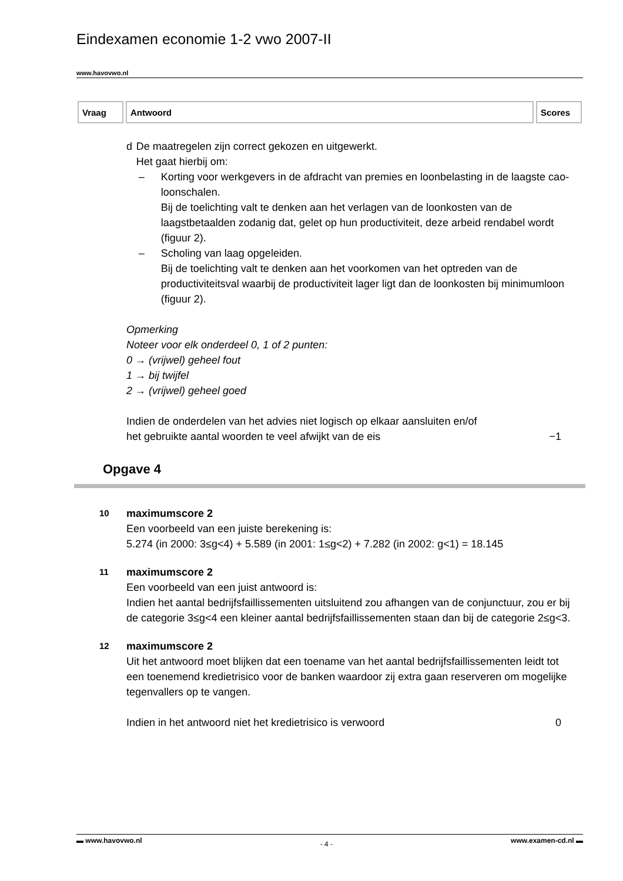Eindexamen economie 1-2 vwo 2007-II
www.havovwo.nl
| Vraag | Antwoord | Scores |
| --- | --- | --- |
d De maatregelen zijn correct gekozen en uitgewerkt.
Het gaat hierbij om:
– Korting voor werkgevers in de afdracht van premies en loonbelasting in de laagste cao-loonschalen.
Bij de toelichting valt te denken aan het verlagen van de loonkosten van de laagstbetaalden zodanig dat, gelet op hun productiviteit, deze arbeid rendabel wordt (figuur 2).
– Scholing van laag opgeleiden.
Bij de toelichting valt te denken aan het voorkomen van het optreden van de productiviteitsval waarbij de productiviteit lager ligt dan de loonkosten bij minimumloon (figuur 2).
Opmerking
Noteer voor elk onderdeel 0, 1 of 2 punten:
0 → (vrijwel) geheel fout
1 → bij twijfel
2 → (vrijwel) geheel goed
Indien de onderdelen van het advies niet logisch op elkaar aansluiten en/of
het gebruikte aantal woorden te veel afwijkt van de eis −1
Opgave 4
10
maximumscore 2
Een voorbeeld van een juiste berekening is:
5.274 (in 2000: 3≤g<4) + 5.589 (in 2001: 1≤g<2) + 7.282 (in 2002: g<1) = 18.145
11
maximumscore 2
Een voorbeeld van een juist antwoord is:
Indien het aantal bedrijfsfaillissementen uitsluitend zou afhangen van de conjunctuur, zou er bij de categorie 3≤g<4 een kleiner aantal bedrijfsfaillissementen staan dan bij de categorie 2≤g<3.
12
maximumscore 2
Uit het antwoord moet blijken dat een toename van het aantal bedrijfsfaillissementen leidt tot een toenemend kredietrisico voor de banken waardoor zij extra gaan reserveren om mogelijke tegenvallers op te vangen.
Indien in het antwoord niet het kredietrisico is verwoord 0
▬ www.havovwo.nl - 4 - www.examen-cd.nl ▬